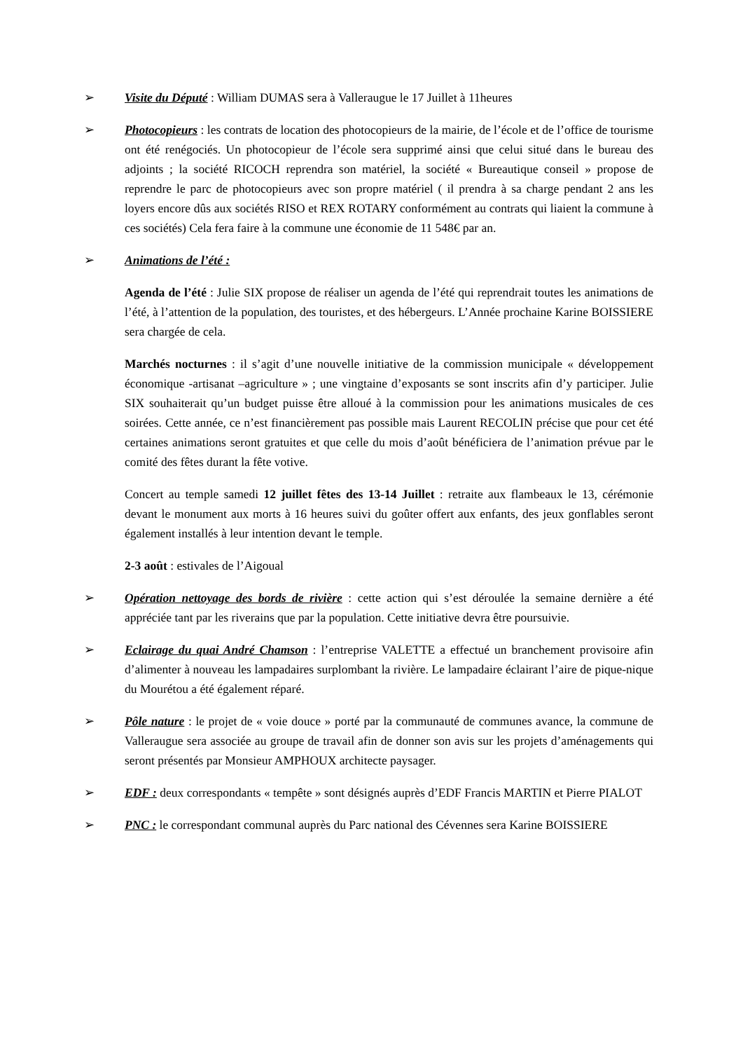➢ Visite du Député : William DUMAS sera à Valleraugue le 17 Juillet à 11heures
➢ Photocopieurs : les contrats de location des photocopieurs de la mairie, de l’école et de l’office de tourisme ont été renégociés. Un photocopieur de l’école sera supprimé ainsi que celui situé dans le bureau des adjoints ; la société RICOCH reprendra son matériel, la société « Bureautique conseil » propose de reprendre le parc de photocopieurs avec son propre matériel ( il prendra à sa charge pendant 2 ans les loyers encore dûs aux sociétés RISO et REX ROTARY conformément au contrats qui liaient la commune à ces sociétés) Cela fera faire à la commune une économie de 11 548€ par an.
➢ Animations de l’été :
Agenda de l’été : Julie SIX propose de réaliser un agenda de l’été qui reprendrait toutes les animations de l’été, à l’attention de la population, des touristes, et des hébergeurs. L’Année prochaine Karine BOISSIERE sera chargée de cela.
Marchés nocturnes : il s’agit d’une nouvelle initiative de la commission municipale « développement économique -artisanat –agriculture » ; une vingtaine d’exposants se sont inscrits afin d’y participer. Julie SIX souhaiterait qu’un budget puisse être alloué à la commission pour les animations musicales de ces soirées. Cette année, ce n’est financièrement pas possible mais Laurent RECOLIN précise que pour cet été certaines animations seront gratuites et que celle du mois d’août bénéficiera de l’animation prévue par le comité des fêtes durant la fête votive.
Concert au temple samedi 12 juillet fêtes des 13-14 Juillet : retraite aux flambeaux le 13, cérémonie devant le monument aux morts à 16 heures suivi du goûter offert aux enfants, des jeux gonflables seront également installés à leur intention devant le temple.
2-3 août : estivales de l’Aigoual
➢ Opération nettoyage des bords de rivière : cette action qui s’est déroulée la semaine dernière a été appréciée tant par les riverains que par la population. Cette initiative devra être poursuivie.
➢ Eclairage du quai André Chamson : l’entreprise VALETTE a effectué un branchement provisoire afin d’alimenter à nouveau les lampadaires surplombant la rivière. Le lampadaire éclairant l’aire de pique-nique du Mourétou a été également réparé.
➢ Pôle nature : le projet de « voie douce » porté par la communauté de communes avance, la commune de Valleraugue sera associée au groupe de travail afin de donner son avis sur les projets d’aménagements qui seront présentés par Monsieur AMPHOUX architecte paysager.
➢ EDF : deux correspondants « tempête » sont désignés auprès d’EDF Francis MARTIN et Pierre PIALOT
➢ PNC : le correspondant communal auprès du Parc national des Cévennes sera Karine BOISSIERE